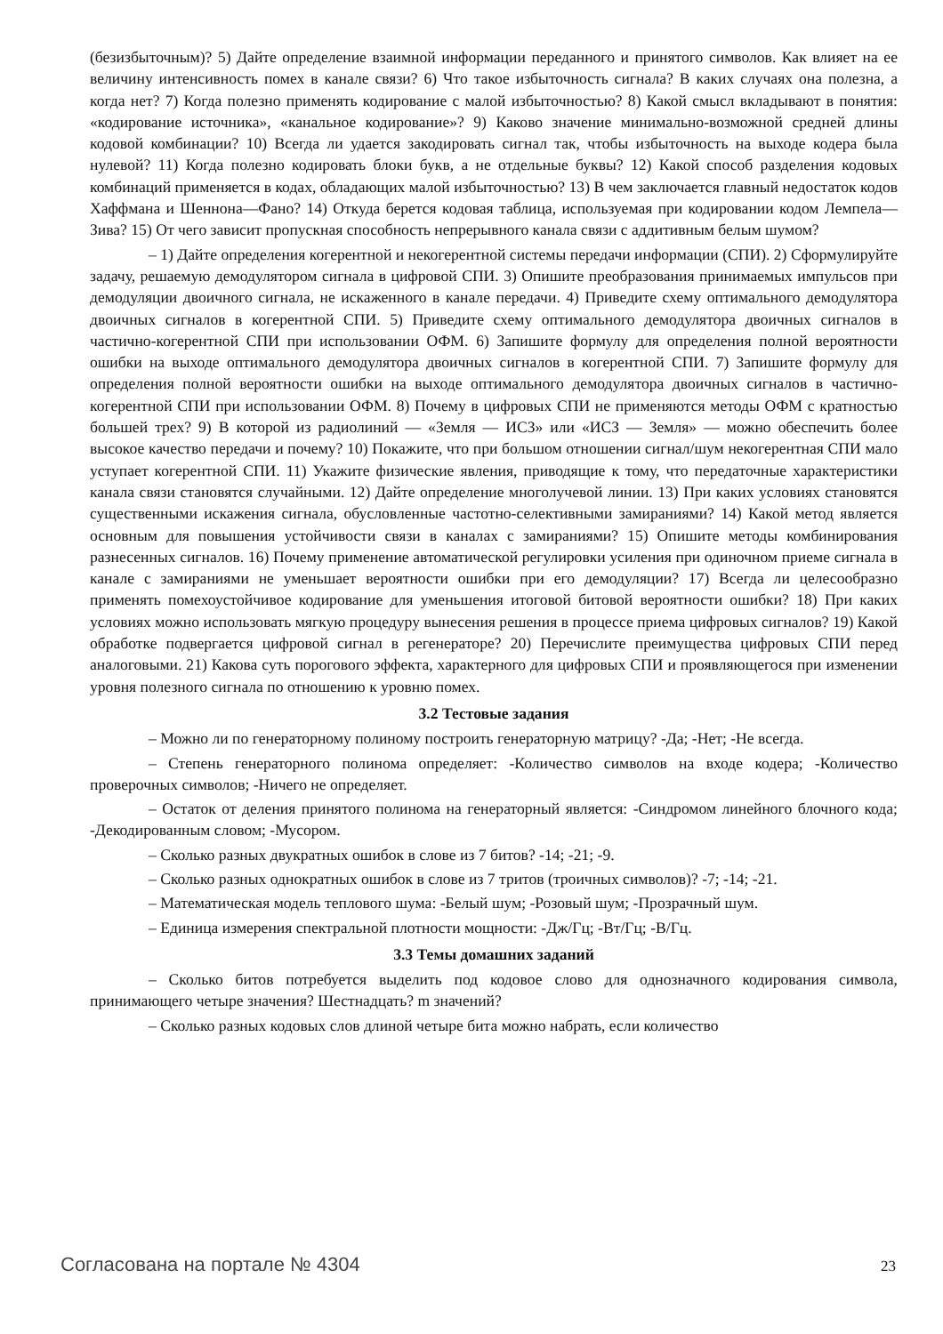(безизбыточным)? 5) Дайте определение взаимной информации переданного и принятого символов. Как влияет на ее величину интенсивность помех в канале связи? 6) Что такое избыточность сигнала? В каких случаях она полезна, а когда нет? 7) Когда полезно применять кодирование с малой избыточностью? 8) Какой смысл вкладывают в понятия: «кодирование источника», «канальное кодирование»? 9) Каково значение минимально-возможной средней длины кодовой комбинации? 10) Всегда ли удается закодировать сигнал так, чтобы избыточность на выходе кодера была нулевой? 11) Когда полезно кодировать блоки букв, а не отдельные буквы? 12) Какой способ разделения кодовых комбинаций применяется в кодах, обладающих малой избыточностью? 13) В чем заключается главный недостаток кодов Хаффмана и Шеннона—Фано? 14) Откуда берется кодовая таблица, используемая при кодировании кодом Лемпела—Зива? 15) От чего зависит пропускная способность непрерывного канала связи с аддитивным белым шумом?
– 1) Дайте определения когерентной и некогерентной системы передачи информации (СПИ). 2) Сформулируйте задачу, решаемую демодулятором сигнала в цифровой СПИ. 3) Опишите преобразования принимаемых импульсов при демодуляции двоичного сигнала, не искаженного в канале передачи. 4) Приведите схему оптимального демодулятора двоичных сигналов в когерентной СПИ. 5) Приведите схему оптимального демодулятора двоичных сигналов в частично-когерентной СПИ при использовании ОФМ. 6) Запишите формулу для определения полной вероятности ошибки на выходе оптимального демодулятора двоичных сигналов в когерентной СПИ. 7) Запишите формулу для определения полной вероятности ошибки на выходе оптимального демодулятора двоичных сигналов в частично-когерентной СПИ при использовании ОФМ. 8) Почему в цифровых СПИ не применяются методы ОФМ с кратностью большей трех? 9) В которой из радиолиний — «Земля — ИСЗ» или «ИСЗ — Земля» — можно обеспечить более высокое качество передачи и почему? 10) Покажите, что при большом отношении сигнал/шум некогерентная СПИ мало уступает когерентной СПИ. 11) Укажите физические явления, приводящие к тому, что передаточные характеристики канала связи становятся случайными. 12) Дайте определение многолучевой линии. 13) При каких условиях становятся существенными искажения сигнала, обусловленные частотно-селективными замираниями? 14) Какой метод является основным для повышения устойчивости связи в каналах с замираниями? 15) Опишите методы комбинирования разнесенных сигналов. 16) Почему применение автоматической регулировки усиления при одиночном приеме сигнала в канале с замираниями не уменьшает вероятности ошибки при его демодуляции? 17) Всегда ли целесообразно применять помехоустойчивое кодирование для уменьшения итоговой битовой вероятности ошибки? 18) При каких условиях можно использовать мягкую процедуру вынесения решения в процессе приема цифровых сигналов? 19) Какой обработке подвергается цифровой сигнал в регенераторе? 20) Перечислите преимущества цифровых СПИ перед аналоговыми. 21) Какова суть порогового эффекта, характерного для цифровых СПИ и проявляющегося при изменении уровня полезного сигнала по отношению к уровню помех.
3.2 Тестовые задания
– Можно ли по генераторному полиному построить генераторную матрицу? -Да; -Нет; -Не всегда.
– Степень генераторного полинома определяет: -Количество символов на входе кодера; -Количество проверочных символов; -Ничего не определяет.
– Остаток от деления принятого полинома на генераторный является: -Синдромом линейного блочного кода; -Декодированным словом; -Мусором.
– Сколько разных двукратных ошибок в слове из 7 битов? -14; -21; -9.
– Сколько разных однократных ошибок в слове из 7 тритов (троичных символов)? -7; -14; -21.
– Математическая модель теплового шума: -Белый шум; -Розовый шум; -Прозрачный шум.
– Единица измерения спектральной плотности мощности: -Дж/Гц; -Вт/Гц; -В/Гц.
3.3 Темы домашних заданий
– Сколько битов потребуется выделить под кодовое слово для однозначного кодирования символа, принимающего четыре значения? Шестнадцать? m значений?
– Сколько разных кодовых слов длиной четыре бита можно набрать, если количество
Согласована на портале № 4304 23